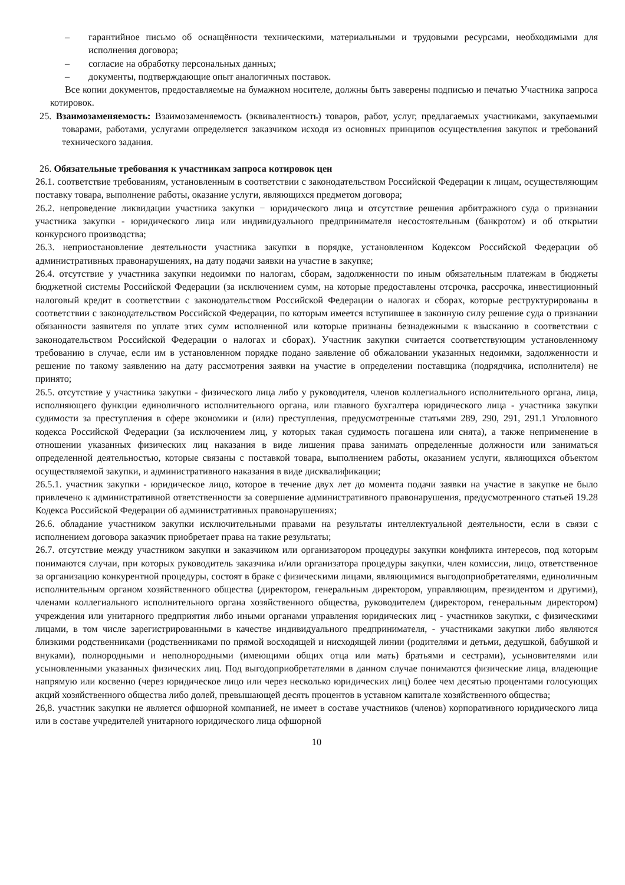– гарантийное письмо об оснащённости техническими, материальными и трудовыми ресурсами, необходимыми для исполнения договора;
– согласие на обработку персональных данных;
– документы, подтверждающие опыт аналогичных поставок.
Все копии документов, предоставляемые на бумажном носителе, должны быть заверены подписью и печатью Участника запроса котировок.
25. Взаимозаменяемость: Взаимозаменяемость (эквивалентность) товаров, работ, услуг, предлагаемых участниками, закупаемыми товарами, работами, услугами определяется заказчиком исходя из основных принципов осуществления закупок и требований технического задания.
26. Обязательные требования к участникам запроса котировок цен
26.1. соответствие требованиям, установленным в соответствии с законодательством Российской Федерации к лицам, осуществляющим поставку товара, выполнение работы, оказание услуги, являющихся предметом договора;
26.2. непроведение ликвидации участника закупки − юридического лица и отсутствие решения арбитражного суда о признании участника закупки - юридического лица или индивидуального предпринимателя несостоятельным (банкротом) и об открытии конкурсного производства;
26.3. неприостановление деятельности участника закупки в порядке, установленном Кодексом Российской Федерации об административных правонарушениях, на дату подачи заявки на участие в закупке;
26.4. отсутствие у участника закупки недоимки по налогам, сборам, задолженности по иным обязательным платежам в бюджеты бюджетной системы Российской Федерации (за исключением сумм, на которые предоставлены отсрочка, рассрочка, инвестиционный налоговый кредит в соответствии с законодательством Российской Федерации о налогах и сборах, которые реструктурированы в соответствии с законодательством Российской Федерации, по которым имеется вступившее в законную силу решение суда о признании обязанности заявителя по уплате этих сумм исполненной или которые признаны безнадежными к взысканию в соответствии с законодательством Российской Федерации о налогах и сборах). Участник закупки считается соответствующим установленному требованию в случае, если им в установленном порядке подано заявление об обжаловании указанных недоимки, задолженности и решение по такому заявлению на дату рассмотрения заявки на участие в определении поставщика (подрядчика, исполнителя) не принято;
26.5. отсутствие у участника закупки - физического лица либо у руководителя, членов коллегиального исполнительного органа, лица, исполняющего функции единоличного исполнительного органа, или главного бухгалтера юридического лица - участника закупки судимости за преступления в сфере экономики и (или) преступления, предусмотренные статьями 289, 290, 291, 291.1 Уголовного кодекса Российской Федерации (за исключением лиц, у которых такая судимость погашена или снята), а также неприменение в отношении указанных физических лиц наказания в виде лишения права занимать определенные должности или заниматься определенной деятельностью, которые связаны с поставкой товара, выполнением работы, оказанием услуги, являющихся объектом осуществляемой закупки, и административного наказания в виде дисквалификации;
26.5.1. участник закупки - юридическое лицо, которое в течение двух лет до момента подачи заявки на участие в закупке не было привлечено к административной ответственности за совершение административного правонарушения, предусмотренного статьей 19.28 Кодекса Российской Федерации об административных правонарушениях;
26.6. обладание участником закупки исключительными правами на результаты интеллектуальной деятельности, если в связи с исполнением договора заказчик приобретает права на такие результаты;
26.7. отсутствие между участником закупки и заказчиком или организатором процедуры закупки конфликта интересов, под которым понимаются случаи, при которых руководитель заказчика и/или организатора процедуры закупки, член комиссии, лицо, ответственное за организацию конкурентной процедуры, состоят в браке с физическими лицами, являющимися выгодоприобретателями, единоличным исполнительным органом хозяйственного общества (директором, генеральным директором, управляющим, президентом и другими), членами коллегиального исполнительного органа хозяйственного общества, руководителем (директором, генеральным директором) учреждения или унитарного предприятия либо иными органами управления юридических лиц - участников закупки, с физическими лицами, в том числе зарегистрированными в качестве индивидуального предпринимателя, - участниками закупки либо являются близкими родственниками (родственниками по прямой восходящей и нисходящей линии (родителями и детьми, дедушкой, бабушкой и внуками), полнородными и неполнородными (имеющими общих отца или мать) братьями и сестрами), усыновителями или усыновленными указанных физических лиц. Под выгодоприобретателями в данном случае понимаются физические лица, владеющие напрямую или косвенно (через юридическое лицо или через несколько юридических лиц) более чем десятью процентами голосующих акций хозяйственного общества либо долей, превышающей десять процентов в уставном капитале хозяйственного общества;
26,8. участник закупки не является офшорной компанией, не имеет в составе участников (членов) корпоративного юридического лица или в составе учредителей унитарного юридического лица офшорной
10